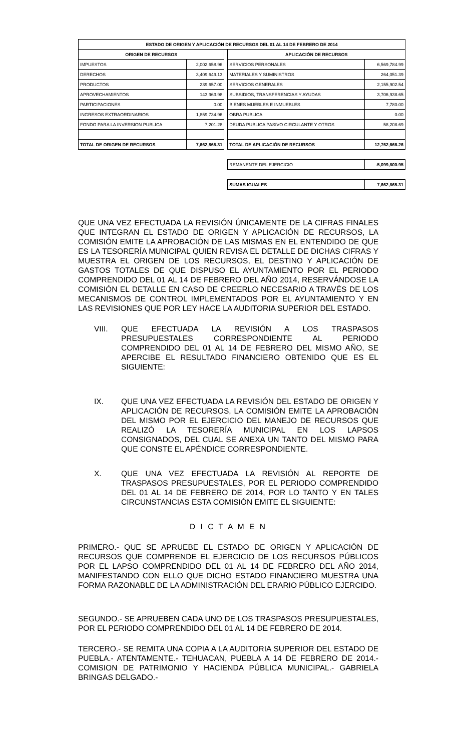| ESTADO DE ORIGEN Y APLICACIÓN DE RECURSOS DEL 01 AL 14 DE FEBRERO DE 2014 | | | | |
| --- | --- | --- | --- | --- |
| ORIGEN DE RECURSOS | | | APLICACIÓN DE RECURSOS | |
| IMPUESTOS | 2,002,658.96 | | SERVICIOS PERSONALES | 6,569,784.99 |
| DERECHOS | 3,409,649.13 | | MATERIALES Y SUMINISTROS | 264,051.39 |
| PRODUCTOS | 239,657.00 | | SERVICIOS GENERALES | 2,155,902.54 |
| APROVECHAMIENTOS | 143,963.98 | | SUBSIDIOS, TRANSFERENCIAS Y AYUDAS | 3,706,938.65 |
| PARTICIPACIONES | 0.00 | | BIENES MUEBLES E INMUEBLES | 7,780.00 |
| INGRESOS EXTRAORDINARIOS | 1,859,734.96 | | OBRA PUBLICA | 0.00 |
| FONDO PARA LA INVERSION PUBLICA | 7,201.28 | | DEUDA PUBLICA PASIVO CIRCULANTE Y OTROS | 58,208.69 |
| TOTAL DE ORIGEN DE RECURSOS | 7,662,865.31 | | TOTAL DE APLICACIÓN DE RECURSOS | 12,762,666.26 |
| | | | REMANENTE DEL EJERCICIO | -5,099,800.95 |
| | | | SUMAS IGUALES | 7,662,865.31 |
QUE UNA VEZ EFECTUADA LA REVISIÓN ÚNICAMENTE DE LA CIFRAS FINALES QUE INTEGRAN EL ESTADO DE ORIGEN Y APLICACIÓN DE RECURSOS, LA COMISIÓN EMITE LA APROBACIÓN DE LAS MISMAS EN EL ENTENDIDO DE QUE ES LA TESORERÍA MUNICIPAL QUIEN REVISA EL DETALLE DE DICHAS CIFRAS Y MUESTRA EL ORIGEN DE LOS RECURSOS, EL DESTINO Y APLICACIÓN DE GASTOS TOTALES DE QUE DISPUSO EL AYUNTAMIENTO POR EL PERIODO COMPRENDIDO DEL 01 AL 14 DE FEBRERO DEL AÑO 2014, RESERVÁNDOSE LA COMISIÓN EL DETALLE EN CASO DE CREERLO NECESARIO A TRAVÉS DE LOS MECANISMOS DE CONTROL IMPLEMENTADOS POR EL AYUNTAMIENTO Y EN LAS REVISIONES QUE POR LEY HACE LA AUDITORIA SUPERIOR DEL ESTADO.
VIII. QUE EFECTUADA LA REVISIÓN A LOS TRASPASOS PRESUPUESTALES CORRESPONDIENTE AL PERIODO COMPRENDIDO DEL 01 AL 14 DE FEBRERO DEL MISMO AÑO, SE APERCIBE EL RESULTADO FINANCIERO OBTENIDO QUE ES EL SIGUIENTE:
IX. QUE UNA VEZ EFECTUADA LA REVISIÓN DEL ESTADO DE ORIGEN Y APLICACIÓN DE RECURSOS, LA COMISIÓN EMITE LA APROBACIÓN DEL MISMO POR EL EJERCICIO DEL MANEJO DE RECURSOS QUE REALIZÓ LA TESORERÍA MUNICIPAL EN LOS LAPSOS CONSIGNADOS, DEL CUAL SE ANEXA UN TANTO DEL MISMO PARA QUE CONSTE EL APÉNDICE CORRESPONDIENTE.
X. QUE UNA VEZ EFECTUADA LA REVISIÓN AL REPORTE DE TRASPASOS PRESUPUESTALES, POR EL PERIODO COMPRENDIDO DEL 01 AL 14 DE FEBRERO DE 2014, POR LO TANTO Y EN TALES CIRCUNSTANCIAS ESTA COMISIÓN EMITE EL SIGUIENTE:
D I C T A M E N
PRIMERO.- QUE SE APRUEBE EL ESTADO DE ORIGEN Y APLICACIÓN DE RECURSOS QUE COMPRENDE EL EJERCICIO DE LOS RECURSOS PÚBLICOS POR EL LAPSO COMPRENDIDO DEL 01 AL 14 DE FEBRERO DEL AÑO 2014, MANIFESTANDO CON ELLO QUE DICHO ESTADO FINANCIERO MUESTRA UNA FORMA RAZONABLE DE LA ADMINISTRACIÓN DEL ERARIO PÚBLICO EJERCIDO.
SEGUNDO.- SE APRUEBEN CADA UNO DE LOS TRASPASOS PRESUPUESTALES, POR EL PERIODO COMPRENDIDO DEL 01 AL 14 DE FEBRERO DE 2014.
TERCERO.- SE REMITA UNA COPIA A LA AUDITORIA SUPERIOR DEL ESTADO DE PUEBLA.- ATENTAMENTE.- TEHUACAN, PUEBLA A 14 DE FEBRERO DE 2014.- COMISION DE PATRIMONIO Y HACIENDA PÚBLICA MUNICIPAL.- GABRIELA BRINGAS DELGADO.-